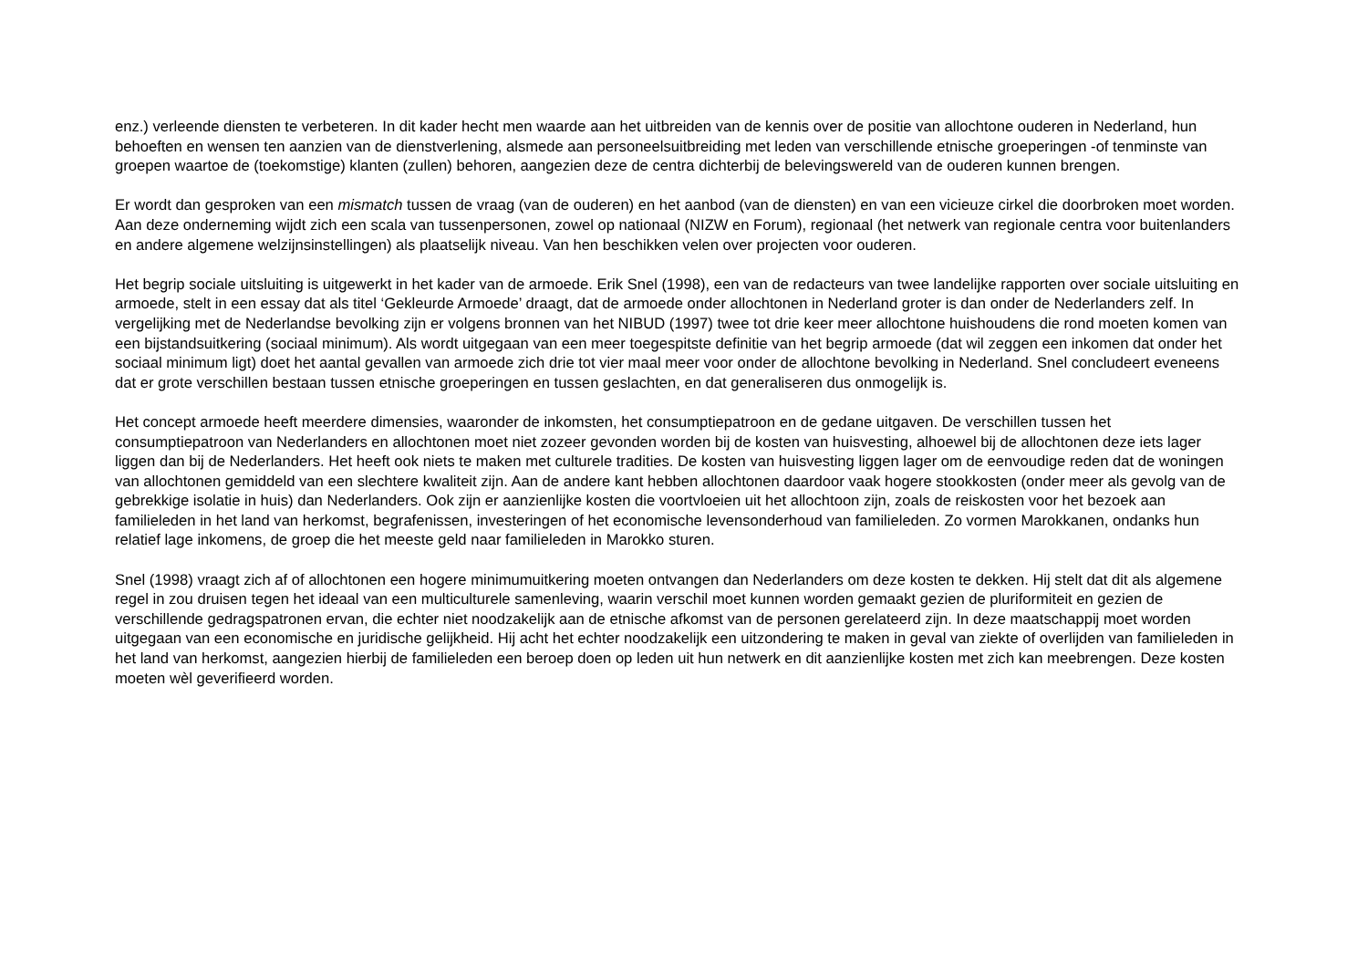enz.) verleende diensten te verbeteren. In dit kader hecht men waarde aan het uitbreiden van de kennis over de positie van allochtone ouderen in Nederland, hun behoeften en wensen ten aanzien van de dienstverlening, alsmede aan personeelsuitbreiding met leden van verschillende etnische groeperingen -of tenminste van groepen waartoe de (toekomstige) klanten (zullen) behoren, aangezien deze de centra dichterbij de belevingswereld van de ouderen kunnen brengen.
Er wordt dan gesproken van een mismatch tussen de vraag (van de ouderen) en het aanbod (van de diensten) en van een vicieuze cirkel die doorbroken moet worden. Aan deze onderneming wijdt zich een scala van tussenpersonen, zowel op nationaal (NIZW en Forum), regionaal (het netwerk van regionale centra voor buitenlanders en andere algemene welzijnsinstellingen) als plaatselijk niveau. Van hen beschikken velen over projecten voor ouderen.
Het begrip sociale uitsluiting is uitgewerkt in het kader van de armoede. Erik Snel (1998), een van de redacteurs van twee landelijke rapporten over sociale uitsluiting en armoede, stelt in een essay dat als titel ‘Gekleurde Armoede’ draagt, dat de armoede onder allochtonen in Nederland groter is dan onder de Nederlanders zelf. In vergelijking met de Nederlandse bevolking zijn er volgens bronnen van het NIBUD (1997) twee tot drie keer meer allochtone huishoudens die rond moeten komen van een bijstandsuitkering (sociaal minimum). Als wordt uitgegaan van een meer toegespitste definitie van het begrip armoede (dat wil zeggen een inkomen dat onder het sociaal minimum ligt) doet het aantal gevallen van armoede zich drie tot vier maal meer voor onder de allochtone bevolking in Nederland. Snel concludeert eveneens dat er grote verschillen bestaan tussen etnische groeperingen en tussen geslachten, en dat generaliseren dus onmogelijk is.
Het concept armoede heeft meerdere dimensies, waaronder de inkomsten, het consumptiepatroon en de gedane uitgaven. De verschillen tussen het consumptiepatroon van Nederlanders en allochtonen moet niet zozeer gevonden worden bij de kosten van huisvesting, alhoewel bij de allochtonen deze iets lager liggen dan bij de Nederlanders. Het heeft ook niets te maken met culturele tradities. De kosten van huisvesting liggen lager om de eenvoudige reden dat de woningen van allochtonen gemiddeld van een slechtere kwaliteit zijn. Aan de andere kant hebben allochtonen daardoor vaak hogere stookkosten (onder meer als gevolg van de gebrekkige isolatie in huis) dan Nederlanders. Ook zijn er aanzienlijke kosten die voortvloeien uit het allochtoon zijn, zoals de reiskosten voor het bezoek aan familieleden in het land van herkomst, begrafenissen, investeringen of het economische levensonderhoud van familieleden. Zo vormen Marokkanen, ondanks hun relatief lage inkomens, de groep die het meeste geld naar familieleden in Marokko sturen.
Snel (1998) vraagt zich af of allochtonen een hogere minimumuitkering moeten ontvangen dan Nederlanders om deze kosten te dekken. Hij stelt dat dit als algemene regel in zou druisen tegen het ideaal van een multiculturele samenleving, waarin verschil moet kunnen worden gemaakt gezien de pluriformiteit en gezien de verschillende gedragspatronen ervan, die echter niet noodzakelijk aan de etnische afkomst van de personen gerelateerd zijn. In deze maatschappij moet worden uitgegaan van een economische en juridische gelijkheid. Hij acht het echter noodzakelijk een uitzondering te maken in geval van ziekte of overlijden van familieleden in het land van herkomst, aangezien hierbij de familieleden een beroep doen op leden uit hun netwerk en dit aanzienlijke kosten met zich kan meebrengen. Deze kosten moeten wèl geverifieerd worden.